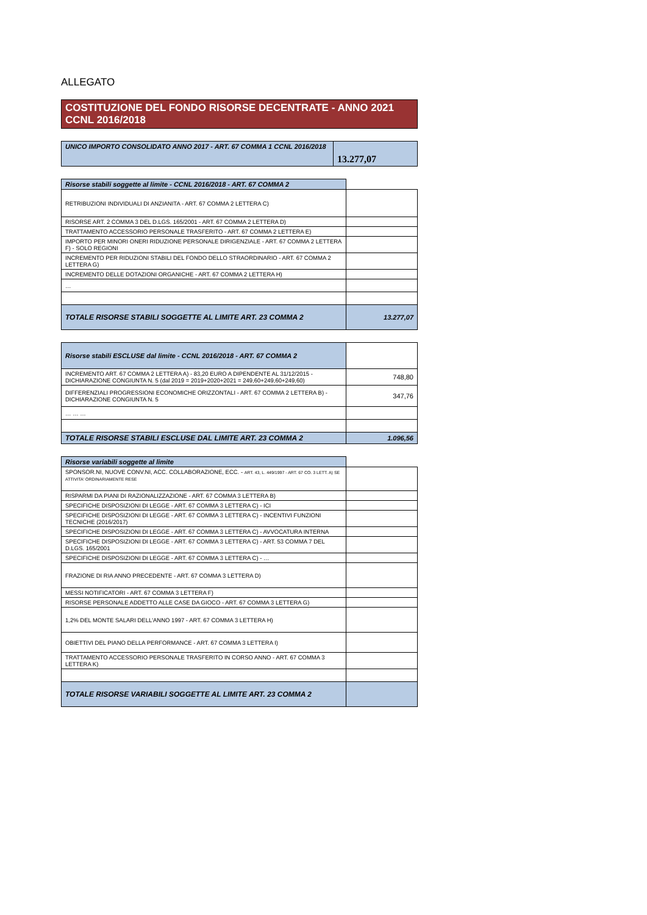ALLEGATO
COSTITUZIONE DEL FONDO RISORSE DECENTRATE - ANNO 2021
CCNL 2016/2018
| UNICO IMPORTO CONSOLIDATO ANNO 2017 - ART. 67 COMMA 1 CCNL 2016/2018 | 13.277,07 |
| Risorse stabili soggette al limite - CCNL 2016/2018 - ART. 67 COMMA 2 | |
| RETRIBUZIONI INDIVIDUALI DI ANZIANITA - ART. 67 COMMA 2 LETTERA C) | |
| RISORSE ART. 2 COMMA 3 DEL D.LGS. 165/2001 - ART. 67 COMMA 2 LETTERA D) | |
| TRATTAMENTO ACCESSORIO PERSONALE TRASFERITO - ART. 67 COMMA 2 LETTERA E) | |
| IMPORTO PER MINORI ONERI RIDUZIONE PERSONALE DIRIGENZIALE - ART. 67 COMMA 2 LETTERA F) - SOLO REGIONI | |
| INCREMENTO PER RIDUZIONI STABILI DEL FONDO DELLO STRAORDINARIO - ART. 67 COMMA 2 LETTERA G) | |
| INCREMENTO DELLE DOTAZIONI ORGANICHE - ART. 67 COMMA 2 LETTERA H) | |
| … | |
| TOTALE RISORSE STABILI SOGGETTE AL LIMITE ART. 23 COMMA 2 | 13.277,07 |
| Risorse stabili ESCLUSE dal limite - CCNL 2016/2018 - ART. 67 COMMA 2 | |
| INCREMENTO ART. 67 COMMA 2 LETTERA A) - 83,20 EURO A DIPENDENTE AL 31/12/2015 - DICHIARAZIONE CONGIUNTA N. 5 (dal 2019 = 2019+2020+2021 = 249,60+249,60+249,60) | 748,80 |
| DIFFERENZIALI PROGRESSIONI ECONOMICHE ORIZZONTALI - ART. 67 COMMA 2 LETTERA B) - DICHIARAZIONE CONGIUNTA N. 5 | 347,76 |
| … … … | |
| TOTALE RISORSE STABILI ESCLUSE DAL LIMITE ART. 23 COMMA 2 | 1.096,56 |
| Risorse variabili soggette al limite | |
| SPONSOR.NI, NUOVE CONV.NI, ACC. COLLABORAZIONE, ECC. - ART. 43, L. 449/1997 - ART. 67 CO. 3 LETT. A) SE ATTIVITA' ORDINARIAMENTE RESE | |
| RISPARMI DA PIANI DI RAZIONALIZZAZIONE - ART. 67 COMMA 3 LETTERA B) | |
| SPECIFICHE DISPOSIZIONI DI LEGGE - ART. 67 COMMA 3 LETTERA C) - ICI | |
| SPECIFICHE DISPOSIZIONI DI LEGGE - ART. 67 COMMA 3 LETTERA C) - INCENTIVI FUNZIONI TECNICHE (2016/2017) | |
| SPECIFICHE DISPOSIZIONI DI LEGGE - ART. 67 COMMA 3 LETTERA C) - AVVOCATURA INTERNA | |
| SPECIFICHE DISPOSIZIONI DI LEGGE - ART. 67 COMMA 3 LETTERA C) - ART. 53 COMMA 7 DEL D.LGS. 165/2001 | |
| SPECIFICHE DISPOSIZIONI DI LEGGE - ART. 67 COMMA 3 LETTERA C) - … | |
| FRAZIONE DI RIA ANNO PRECEDENTE - ART. 67 COMMA 3 LETTERA D) | |
| MESSI NOTIFICATORI - ART. 67 COMMA 3 LETTERA F) | |
| RISORSE PERSONALE ADDETTO ALLE CASE DA GIOCO - ART. 67 COMMA 3 LETTERA G) | |
| 1,2% DEL MONTE SALARI DELL'ANNO 1997 - ART. 67 COMMA 3 LETTERA H) | |
| OBIETTIVI DEL PIANO DELLA PERFORMANCE - ART. 67 COMMA 3 LETTERA I) | |
| TRATTAMENTO ACCESSORIO PERSONALE TRASFERITO IN CORSO ANNO - ART. 67 COMMA 3 LETTERA K) | |
| TOTALE RISORSE VARIABILI SOGGETTE AL LIMITE ART. 23 COMMA 2 | |